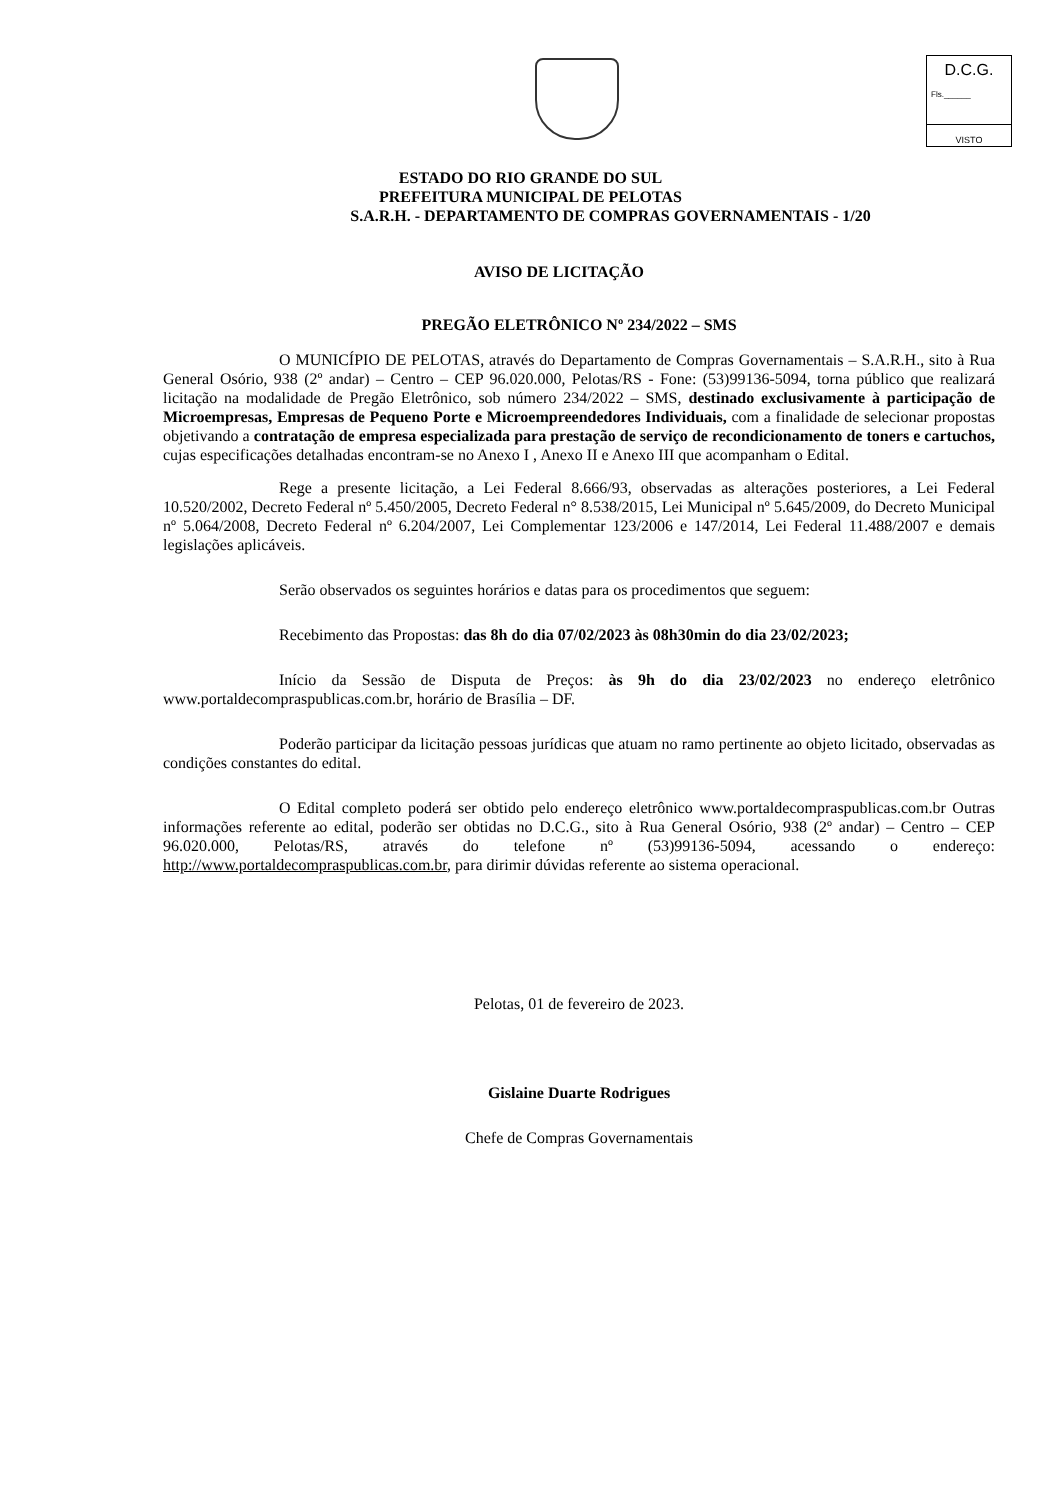D.C.G.
Fls.______
VISTO
ESTADO DO RIO GRANDE DO SUL
PREFEITURA MUNICIPAL DE PELOTAS
S.A.R.H. - DEPARTAMENTO DE COMPRAS GOVERNAMENTAIS - 1/20
AVISO DE LICITAÇÃO
PREGÃO ELETRÔNICO Nº 234/2022 – SMS
O MUNICÍPIO DE PELOTAS, através do Departamento de Compras Governamentais – S.A.R.H., sito à Rua General Osório, 938 (2º andar) – Centro – CEP 96.020.000, Pelotas/RS - Fone: (53)99136-5094, torna público que realizará licitação na modalidade de Pregão Eletrônico, sob número 234/2022 – SMS, destinado exclusivamente à participação de Microempresas, Empresas de Pequeno Porte e Microempreendedores Individuais, com a finalidade de selecionar propostas objetivando a contratação de empresa especializada para prestação de serviço de recondicionamento de toners e cartuchos, cujas especificações detalhadas encontram-se no Anexo I , Anexo II e Anexo III que acompanham o Edital.
Rege a presente licitação, a Lei Federal 8.666/93, observadas as alterações posteriores, a Lei Federal 10.520/2002, Decreto Federal nº 5.450/2005, Decreto Federal n° 8.538/2015, Lei Municipal nº 5.645/2009, do Decreto Municipal nº 5.064/2008, Decreto Federal nº 6.204/2007, Lei Complementar 123/2006 e 147/2014, Lei Federal 11.488/2007 e demais legislações aplicáveis.
Serão observados os seguintes horários e datas para os procedimentos que seguem:
Recebimento das Propostas: das 8h do dia 07/02/2023 às 08h30min do dia 23/02/2023;
Início da Sessão de Disputa de Preços: às 9h do dia 23/02/2023 no endereço eletrônico www.portaldecompraspublicas.com.br, horário de Brasília – DF.
Poderão participar da licitação pessoas jurídicas que atuam no ramo pertinente ao objeto licitado, observadas as condições constantes do edital.
O Edital completo poderá ser obtido pelo endereço eletrônico www.portaldecompraspublicas.com.br Outras informações referente ao edital, poderão ser obtidas no D.C.G., sito à Rua General Osório, 938 (2º andar) – Centro – CEP 96.020.000, Pelotas/RS, através do telefone nº (53)99136-5094, acessando o endereço: http://www.portaldecompraspublicas.com.br, para dirimir dúvidas referente ao sistema operacional.
Pelotas, 01 de fevereiro de 2023.
Gislaine Duarte Rodrigues
Chefe de Compras Governamentais